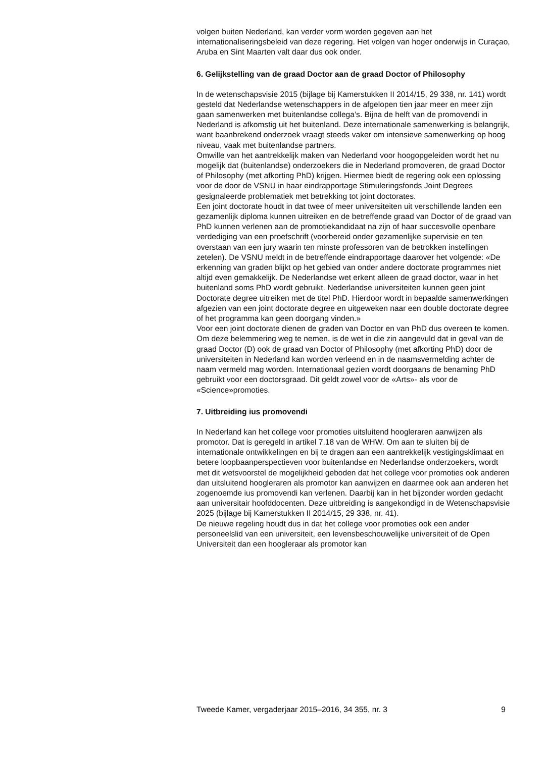volgen buiten Nederland, kan verder vorm worden gegeven aan het internationaliseringsbeleid van deze regering. Het volgen van hoger onderwijs in Curaçao, Aruba en Sint Maarten valt daar dus ook onder.
6. Gelijkstelling van de graad Doctor aan de graad Doctor of Philosophy
In de wetenschapsvisie 2015 (bijlage bij Kamerstukken II 2014/15, 29 338, nr. 141) wordt gesteld dat Nederlandse wetenschappers in de afgelopen tien jaar meer en meer zijn gaan samenwerken met buitenlandse collega’s. Bijna de helft van de promovendi in Nederland is afkomstig uit het buitenland. Deze internationale samenwerking is belangrijk, want baanbrekend onderzoek vraagt steeds vaker om intensieve samenwerking op hoog niveau, vaak met buitenlandse partners.
Omwille van het aantrekkelijk maken van Nederland voor hoogopgeleiden wordt het nu mogelijk dat (buitenlandse) onderzoekers die in Nederland promoveren, de graad Doctor of Philosophy (met afkorting PhD) krijgen. Hiermee biedt de regering ook een oplossing voor de door de VSNU in haar eindrapportage Stimuleringsfonds Joint Degrees gesignaleerde problematiek met betrekking tot joint doctorates.
Een joint doctorate houdt in dat twee of meer universiteiten uit verschillende landen een gezamenlijk diploma kunnen uitreiken en de betreffende graad van Doctor of de graad van PhD kunnen verlenen aan de promotiekandidaat na zijn of haar succesvolle openbare verdediging van een proefschrift (voorbereid onder gezamenlijke supervisie en ten overstaan van een jury waarin ten minste professoren van de betrokken instellingen zetelen). De VSNU meldt in de betreffende eindrapportage daarover het volgende: «De erkenning van graden blijkt op het gebied van onder andere doctorate programmes niet altijd even gemakkelijk. De Nederlandse wet erkent alleen de graad doctor, waar in het buitenland soms PhD wordt gebruikt. Nederlandse universiteiten kunnen geen joint Doctorate degree uitreiken met de titel PhD. Hierdoor wordt in bepaalde samenwerkingen afgezien van een joint doctorate degree en uitgeweken naar een double doctorate degree of het programma kan geen doorgang vinden.»
Voor een joint doctorate dienen de graden van Doctor en van PhD dus overeen te komen. Om deze belemmering weg te nemen, is de wet in die zin aangevuld dat in geval van de graad Doctor (D) ook de graad van Doctor of Philosophy (met afkorting PhD) door de universiteiten in Nederland kan worden verleend en in de naamsvermelding achter de naam vermeld mag worden. Internationaal gezien wordt doorgaans de benaming PhD gebruikt voor een doctorsgraad. Dit geldt zowel voor de «Arts»- als voor de «Science»promoties.
7. Uitbreiding ius promovendi
In Nederland kan het college voor promoties uitsluitend hoogleraren aanwijzen als promotor. Dat is geregeld in artikel 7.18 van de WHW. Om aan te sluiten bij de internationale ontwikkelingen en bij te dragen aan een aantrekkelijk vestigingsklimaat en betere loopbaanperspectieven voor buitenlandse en Nederlandse onderzoekers, wordt met dit wetsvoorstel de mogelijkheid geboden dat het college voor promoties ook anderen dan uitsluitend hoogleraren als promotor kan aanwijzen en daarmee ook aan anderen het zogenoemde ius promovendi kan verlenen. Daarbij kan in het bijzonder worden gedacht aan universitair hoofddocenten. Deze uitbreiding is aangekondigd in de Wetenschapsvisie 2025 (bijlage bij Kamerstukken II 2014/15, 29 338, nr. 41).
De nieuwe regeling houdt dus in dat het college voor promoties ook een ander personeelslid van een universiteit, een levensbeschouwelijke universiteit of de Open Universiteit dan een hoogleraar als promotor kan
Tweede Kamer, vergaderjaar 2015–2016, 34 355, nr. 3 9